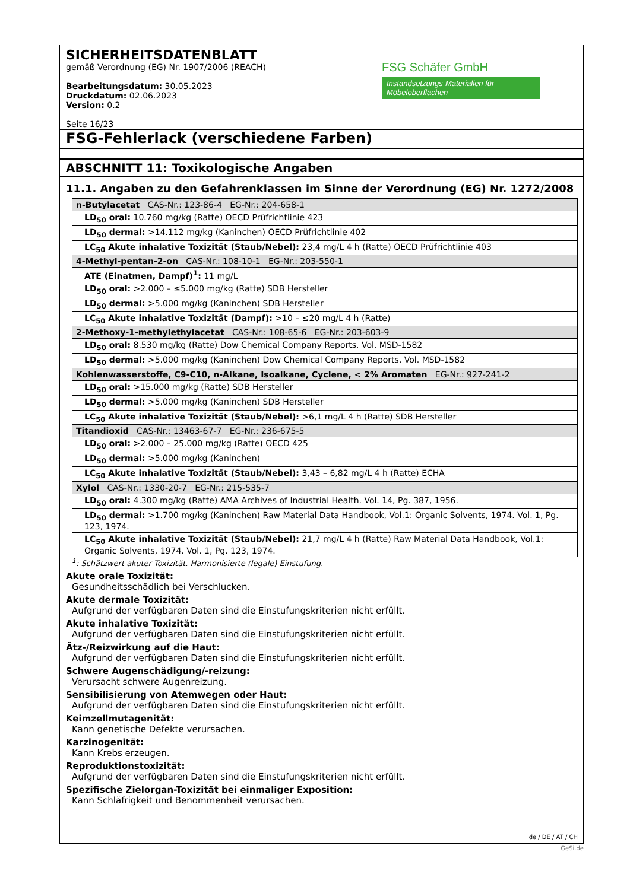SICHERHEITSDATENBLATT
gemäß Verordnung (EG) Nr. 1907/2006 (REACH)
Bearbeitungsdatum: 30.05.2023
Druckdatum: 02.06.2023
Version: 0.2
Seite 16/23
FSG Schäfer GmbH
Instandsetzungs-Materialien für Möbeloberflächen
FSG-Fehlerlack (verschiedene Farben)
ABSCHNITT 11: Toxikologische Angaben
11.1. Angaben zu den Gefahrenklassen im Sinne der Verordnung (EG) Nr. 1272/2008
| n-Butylacetat CAS-Nr.: 123-86-4 EG-Nr.: 204-658-1 |
| LD<sub>50</sub> oral: 10.760 mg/kg (Ratte) OECD Prüfrichtlinie 423 |
| LD<sub>50</sub> dermal: >14.112 mg/kg (Kaninchen) OECD Prüfrichtlinie 402 |
| LC<sub>50</sub> Akute inhalative Toxizität (Staub/Nebel): 23,4 mg/L 4 h (Ratte) OECD Prüfrichtlinie 403 |
| 4-Methyl-pentan-2-on CAS-Nr.: 108-10-1 EG-Nr.: 203-550-1 |
| ATE (Einatmen, Dampf)<sup>1</sup>: 11 mg/L |
| LD<sub>50</sub> oral: >2.000 – ≤5.000 mg/kg (Ratte) SDB Hersteller |
| LD<sub>50</sub> dermal: >5.000 mg/kg (Kaninchen) SDB Hersteller |
| LC<sub>50</sub> Akute inhalative Toxizität (Dampf): >10 – ≤20 mg/L 4 h (Ratte) |
| 2-Methoxy-1-methylethylacetat CAS-Nr.: 108-65-6 EG-Nr.: 203-603-9 |
| LD<sub>50</sub> oral: 8.530 mg/kg (Ratte) Dow Chemical Company Reports. Vol. MSD-1582 |
| LD<sub>50</sub> dermal: >5.000 mg/kg (Kaninchen) Dow Chemical Company Reports. Vol. MSD-1582 |
| Kohlenwasserstoffe, C9-C10, n-Alkane, Isoalkane, Cyclene, < 2% Aromaten EG-Nr.: 927-241-2 |
| LD<sub>50</sub> oral: >15.000 mg/kg (Ratte) SDB Hersteller |
| LD<sub>50</sub> dermal: >5.000 mg/kg (Kaninchen) SDB Hersteller |
| LC<sub>50</sub> Akute inhalative Toxizität (Staub/Nebel): >6,1 mg/L 4 h (Ratte) SDB Hersteller |
| Titandioxid CAS-Nr.: 13463-67-7 EG-Nr.: 236-675-5 |
| LD<sub>50</sub> oral: >2.000 – 25.000 mg/kg (Ratte) OECD 425 |
| LD<sub>50</sub> dermal: >5.000 mg/kg (Kaninchen) |
| LC<sub>50</sub> Akute inhalative Toxizität (Staub/Nebel): 3,43 – 6,82 mg/L 4 h (Ratte) ECHA |
| Xylol CAS-Nr.: 1330-20-7 EG-Nr.: 215-535-7 |
| LD<sub>50</sub> oral: 4.300 mg/kg (Ratte) AMA Archives of Industrial Health. Vol. 14, Pg. 387, 1956. |
| LD<sub>50</sub> dermal: >1.700 mg/kg (Kaninchen) Raw Material Data Handbook, Vol.1: Organic Solvents, 1974. Vol. 1, Pg. 123, 1974. |
| LC<sub>50</sub> Akute inhalative Toxizität (Staub/Nebel): 21,7 mg/L 4 h (Ratte) Raw Material Data Handbook, Vol.1: Organic Solvents, 1974. Vol. 1, Pg. 123, 1974. |
<sup>1</sup>: Schätzwert akuter Toxizität. Harmonisierte (legale) Einstufung.
Akute orale Toxizität:
Gesundheitsschädlich bei Verschlucken.
Akute dermale Toxizität:
Aufgrund der verfügbaren Daten sind die Einstufungskriterien nicht erfüllt.
Akute inhalative Toxizität:
Aufgrund der verfügbaren Daten sind die Einstufungskriterien nicht erfüllt.
Ätz-/Reizwirkung auf die Haut:
Aufgrund der verfügbaren Daten sind die Einstufungskriterien nicht erfüllt.
Schwere Augenschädigung/-reizung:
Verursacht schwere Augenreizung.
Sensibilisierung von Atemwegen oder Haut:
Aufgrund der verfügbaren Daten sind die Einstufungskriterien nicht erfüllt.
Keimzellmutagenität:
Kann genetische Defekte verursachen.
Karzinogenität:
Kann Krebs erzeugen.
Reproduktionstoxizität:
Aufgrund der verfügbaren Daten sind die Einstufungskriterien nicht erfüllt.
Spezifische Zielorgan-Toxizität bei einmaliger Exposition:
Kann Schläfrigkeit und Benommenheit verursachen.
de / DE / AT / CH
GeSi.de